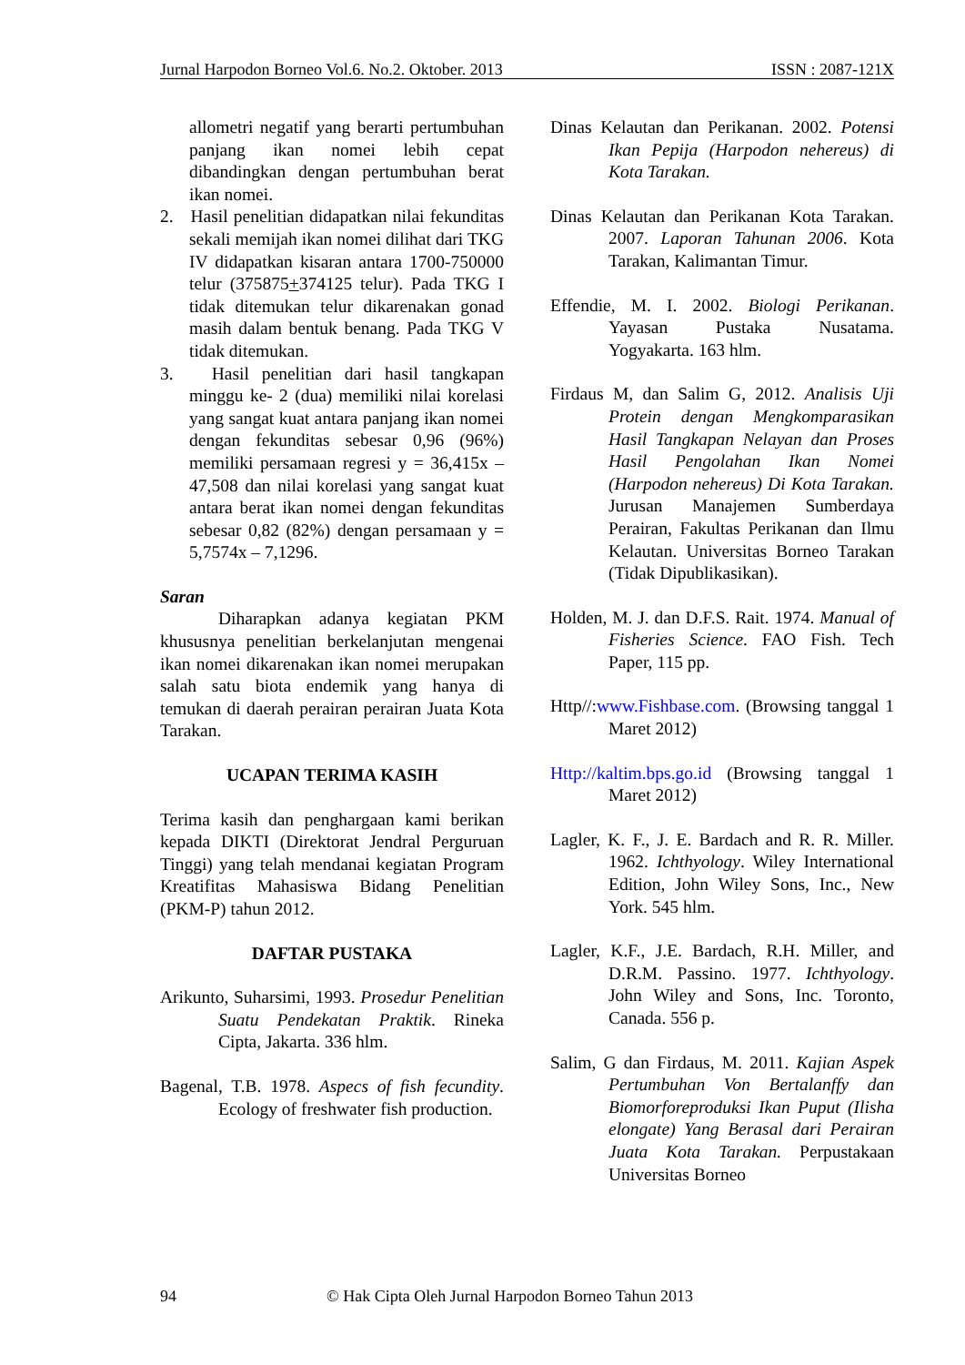Jurnal Harpodon Borneo Vol.6. No.2. Oktober. 2013 ISSN : 2087-121X
allometri negatif yang berarti pertumbuhan panjang ikan nomei lebih cepat dibandingkan dengan pertumbuhan berat ikan nomei.
2. Hasil penelitian didapatkan nilai fekunditas sekali memijah ikan nomei dilihat dari TKG IV didapatkan kisaran antara 1700-750000 telur (375875+374125 telur). Pada TKG I tidak ditemukan telur dikarenakan gonad masih dalam bentuk benang. Pada TKG V tidak ditemukan.
3. Hasil penelitian dari hasil tangkapan minggu ke- 2 (dua) memiliki nilai korelasi yang sangat kuat antara panjang ikan nomei dengan fekunditas sebesar 0,96 (96%) memiliki persamaan regresi y = 36,415x – 47,508 dan nilai korelasi yang sangat kuat antara berat ikan nomei dengan fekunditas sebesar 0,82 (82%) dengan persamaan y = 5,7574x – 7,1296.
Saran
Diharapkan adanya kegiatan PKM khususnya penelitian berkelanjutan mengenai ikan nomei dikarenakan ikan nomei merupakan salah satu biota endemik yang hanya di temukan di daerah perairan perairan Juata Kota Tarakan.
UCAPAN TERIMA KASIH
Terima kasih dan penghargaan kami berikan kepada DIKTI (Direktorat Jendral Perguruan Tinggi) yang telah mendanai kegiatan Program Kreatifitas Mahasiswa Bidang Penelitian (PKM-P) tahun 2012.
DAFTAR PUSTAKA
Arikunto, Suharsimi, 1993. Prosedur Penelitian Suatu Pendekatan Praktik. Rineka Cipta, Jakarta. 336 hlm.
Bagenal, T.B. 1978. Aspecs of fish fecundity. Ecology of freshwater fish production.
Dinas Kelautan dan Perikanan. 2002. Potensi Ikan Pepija (Harpodon nehereus) di Kota Tarakan.
Dinas Kelautan dan Perikanan Kota Tarakan. 2007. Laporan Tahunan 2006. Kota Tarakan, Kalimantan Timur.
Effendie, M. I. 2002. Biologi Perikanan. Yayasan Pustaka Nusatama. Yogyakarta. 163 hlm.
Firdaus M, dan Salim G, 2012. Analisis Uji Protein dengan Mengkomparasikan Hasil Tangkapan Nelayan dan Proses Hasil Pengolahan Ikan Nomei (Harpodon nehereus) Di Kota Tarakan. Jurusan Manajemen Sumberdaya Perairan, Fakultas Perikanan dan Ilmu Kelautan. Universitas Borneo Tarakan (Tidak Dipublikasikan).
Holden, M. J. dan D.F.S. Rait. 1974. Manual of Fisheries Science. FAO Fish. Tech Paper, 115 pp.
Http//:www.Fishbase.com. (Browsing tanggal 1 Maret 2012)
Http://kaltim.bps.go.id (Browsing tanggal 1 Maret 2012)
Lagler, K. F., J. E. Bardach and R. R. Miller. 1962. Ichthyology. Wiley International Edition, John Wiley Sons, Inc., New York. 545 hlm.
Lagler, K.F., J.E. Bardach, R.H. Miller, and D.R.M. Passino. 1977. Ichthyology. John Wiley and Sons, Inc. Toronto, Canada. 556 p.
Salim, G dan Firdaus, M. 2011. Kajian Aspek Pertumbuhan Von Bertalanffy dan Biomorforeproduksi Ikan Puput (Ilisha elongate) Yang Berasal dari Perairan Juata Kota Tarakan. Perpustakaan Universitas Borneo
94 © Hak Cipta Oleh Jurnal Harpodon Borneo Tahun 2013